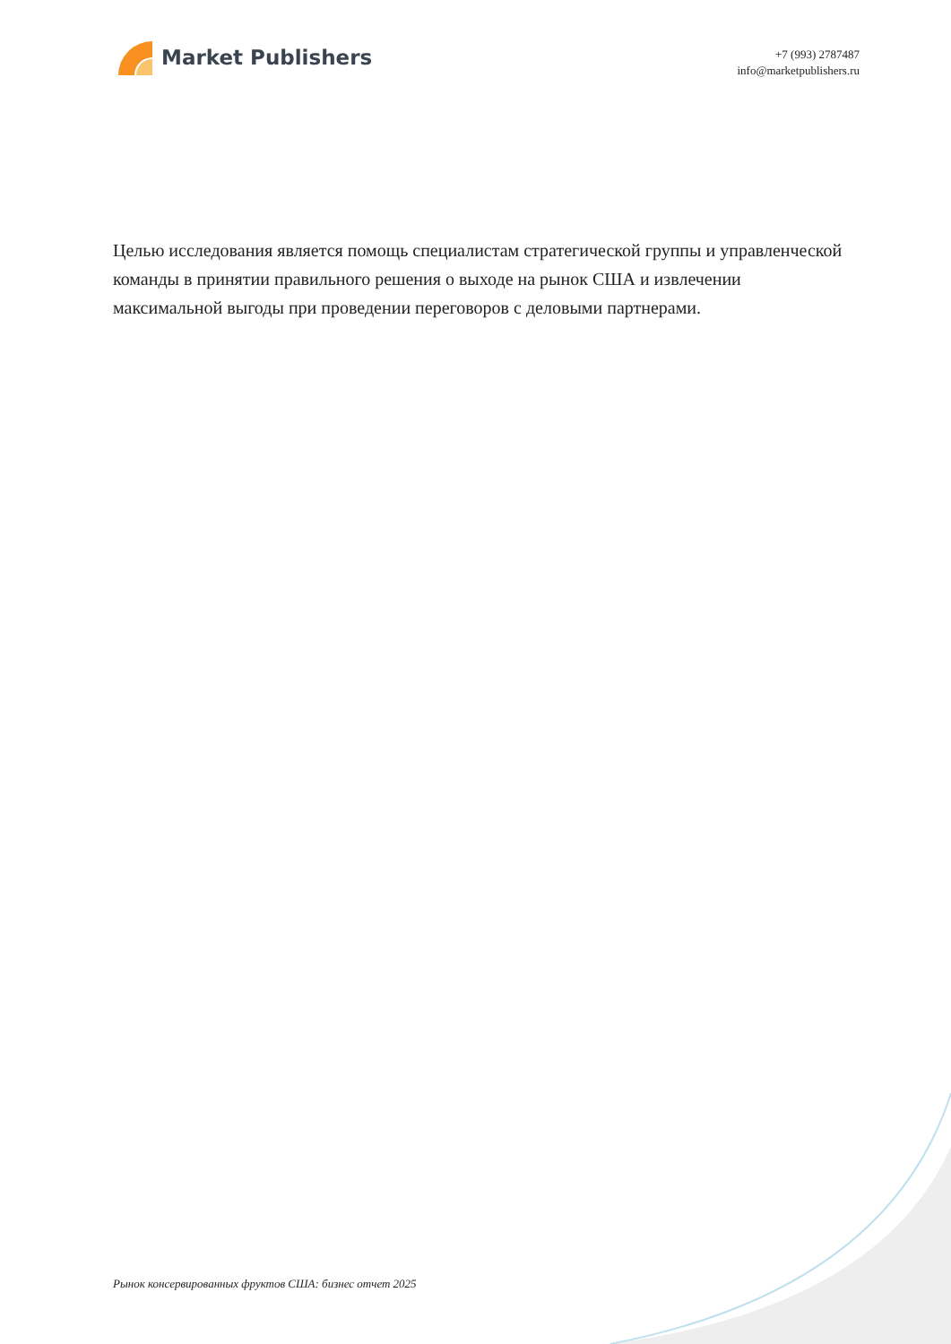Market Publishers
+7 (993) 2787487
info@marketpublishers.ru
Целью исследования является помощь специалистам стратегической группы и управленческой команды в принятии правильного решения о выходе на рынок США и извлечении максимальной выгоды при проведении переговоров с деловыми партнерами.
Рынок консервированных фруктов США: бизнес отчет 2025